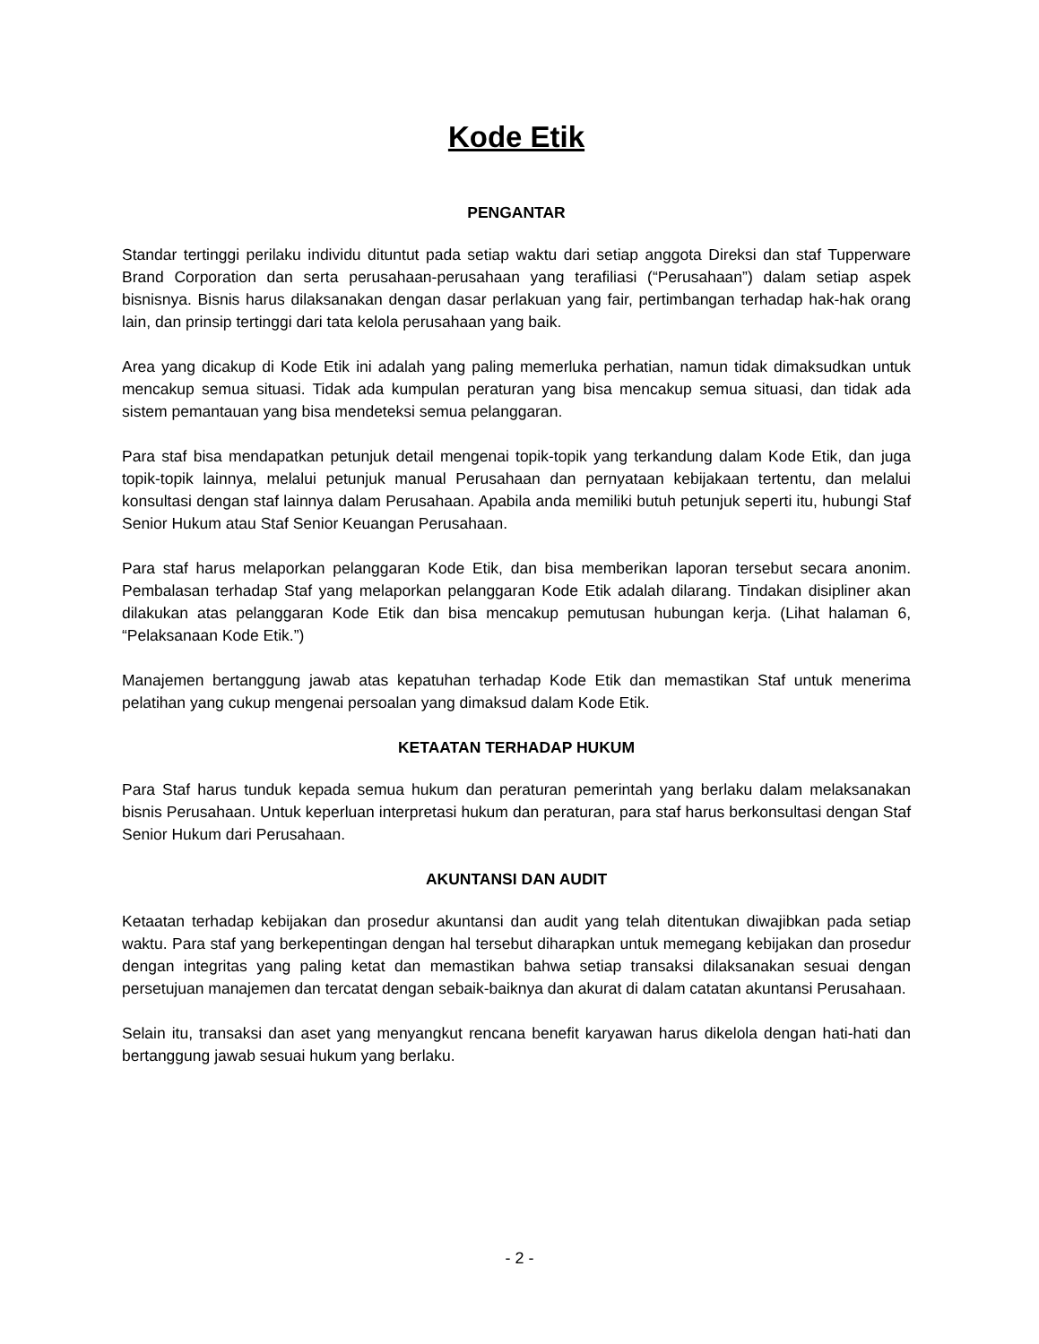Kode Etik
PENGANTAR
Standar tertinggi perilaku individu dituntut pada setiap waktu dari setiap anggota Direksi dan staf Tupperware Brand Corporation dan serta perusahaan-perusahaan yang terafiliasi (“Perusahaan”) dalam setiap aspek bisnisnya. Bisnis harus dilaksanakan dengan dasar perlakuan yang fair, pertimbangan terhadap hak-hak orang lain, dan prinsip tertinggi dari tata kelola perusahaan yang baik.
Area yang dicakup di Kode Etik ini adalah yang paling memerluka perhatian, namun tidak dimaksudkan untuk mencakup semua situasi. Tidak ada kumpulan peraturan yang bisa mencakup semua situasi, dan tidak ada sistem pemantauan yang bisa mendeteksi semua pelanggaran.
Para staf bisa mendapatkan petunjuk detail mengenai topik-topik yang terkandung dalam Kode Etik, dan juga topik-topik lainnya, melalui petunjuk manual Perusahaan dan pernyataan kebijakaan tertentu, dan melalui konsultasi dengan staf lainnya dalam Perusahaan. Apabila anda memiliki butuh petunjuk seperti itu, hubungi Staf Senior Hukum atau Staf Senior Keuangan Perusahaan.
Para staf harus melaporkan pelanggaran Kode Etik, dan bisa memberikan laporan tersebut secara anonim. Pembalasan terhadap Staf yang melaporkan pelanggaran Kode Etik adalah dilarang. Tindakan disipliner akan dilakukan atas pelanggaran Kode Etik dan bisa mencakup pemutusan hubungan kerja. (Lihat halaman 6, “Pelaksanaan Kode Etik.”)
Manajemen bertanggung jawab atas kepatuhan terhadap Kode Etik dan memastikan Staf untuk menerima pelatihan yang cukup mengenai persoalan yang dimaksud dalam Kode Etik.
KETAATAN TERHADAP HUKUM
Para Staf harus tunduk kepada semua hukum dan peraturan pemerintah yang berlaku dalam melaksanakan bisnis Perusahaan. Untuk keperluan interpretasi hukum dan peraturan, para staf harus berkonsultasi dengan Staf Senior Hukum dari Perusahaan.
AKUNTANSI DAN AUDIT
Ketaatan terhadap kebijakan dan prosedur akuntansi dan audit yang telah ditentukan diwajibkan pada setiap waktu. Para staf yang berkepentingan dengan hal tersebut diharapkan untuk memegang kebijakan dan prosedur dengan integritas yang paling ketat dan memastikan bahwa setiap transaksi dilaksanakan sesuai dengan persetujuan manajemen dan tercatat dengan sebaik-baiknya dan akurat di dalam catatan akuntansi Perusahaan.
Selain itu, transaksi dan aset yang menyangkut rencana benefit karyawan harus dikelola dengan hati-hati dan bertanggung jawab sesuai hukum yang berlaku.
- 2 -